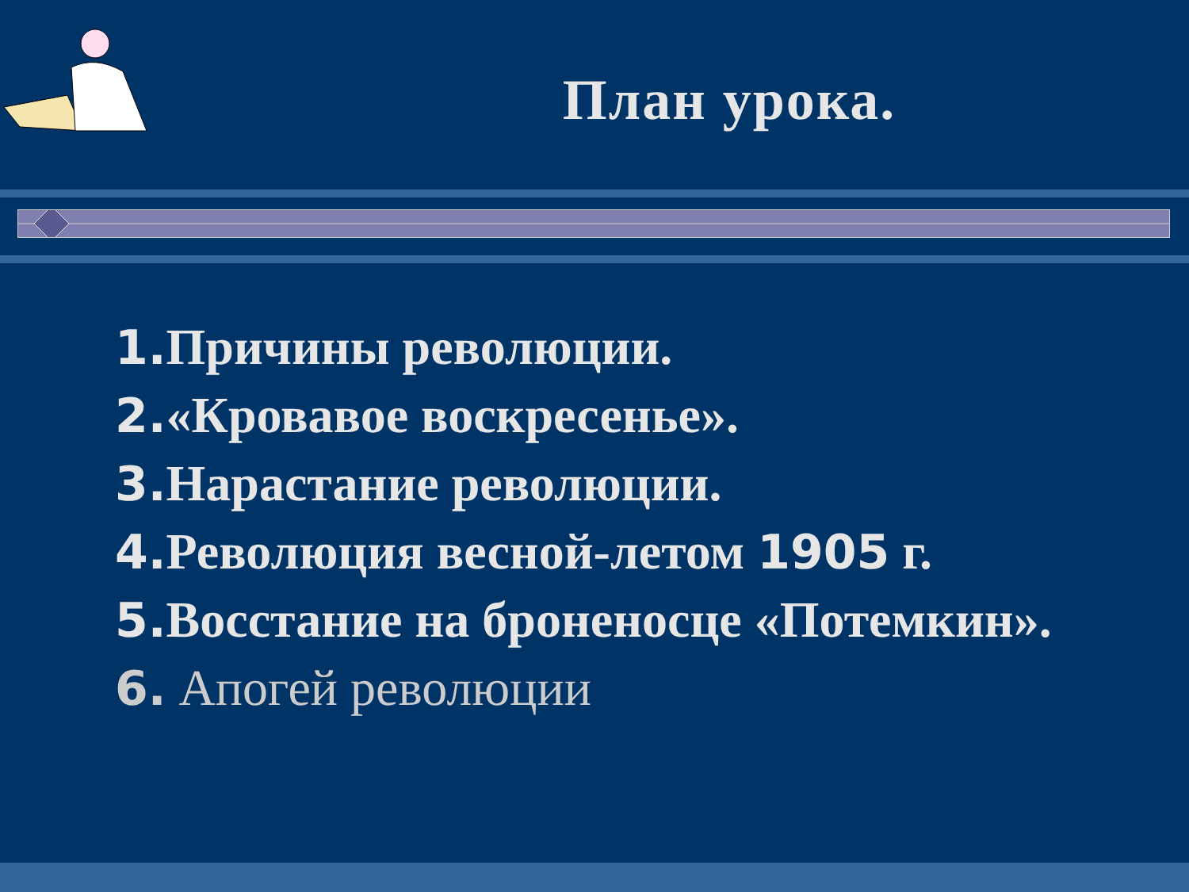План урока.
1. Причины революции.
2.«Кровавое воскресенье».
3. Нарастание революции.
4. Революция весной-летом 1905 г.
5. Восстание на броненосце «Потемкин».
6. Апогей революции